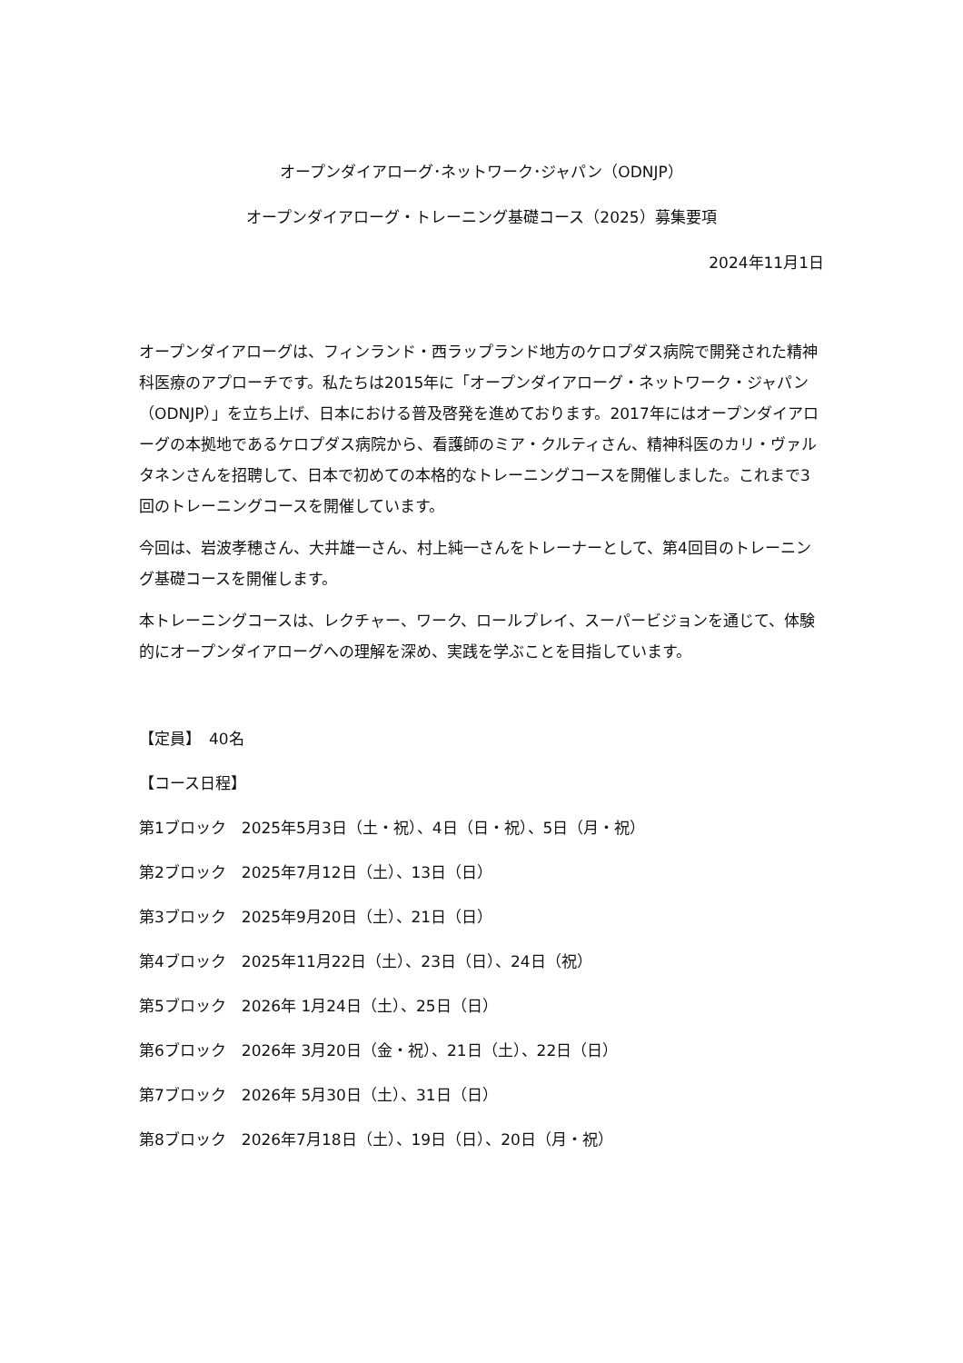オープンダイアローグ･ネットワーク･ジャパン（ODNJP）
オープンダイアローグ・トレーニング基礎コース（2025）募集要項
2024年11月1日
オープンダイアローグは、フィンランド・西ラップランド地方のケロプダス病院で開発された精神科医療のアプローチです。私たちは2015年に「オープンダイアローグ・ネットワーク・ジャパン（ODNJP）」を立ち上げ、日本における普及啓発を進めております。2017年にはオープンダイアローグの本拠地であるケロプダス病院から、看護師のミア・クルティさん、精神科医のカリ・ヴァルタネンさんを招聘して、日本で初めての本格的なトレーニングコースを開催しました。これまで3回のトレーニングコースを開催しています。
今回は、岩波孝穂さん、大井雄一さん、村上純一さんをトレーナーとして、第4回目のトレーニング基礎コースを開催します。
本トレーニングコースは、レクチャー、ワーク、ロールプレイ、スーパービジョンを通じて、体験的にオープンダイアローグへの理解を深め、実践を学ぶことを目指しています。
【定員】　40名
【コース日程】
第1ブロック　2025年5月3日（土・祝）、4日（日・祝）、5日（月・祝）
第2ブロック　2025年7月12日（土）、13日（日）
第3ブロック　2025年9月20日（土）、21日（日）
第4ブロック　2025年11月22日（土）、23日（日）、24日（祝）
第5ブロック　2026年 1月24日（土）、25日（日）
第6ブロック　2026年 3月20日（金・祝）、21日（土）、22日（日）
第7ブロック　2026年 5月30日（土）、31日（日）
第8ブロック　2026年7月18日（土）、19日（日）、20日（月・祝）